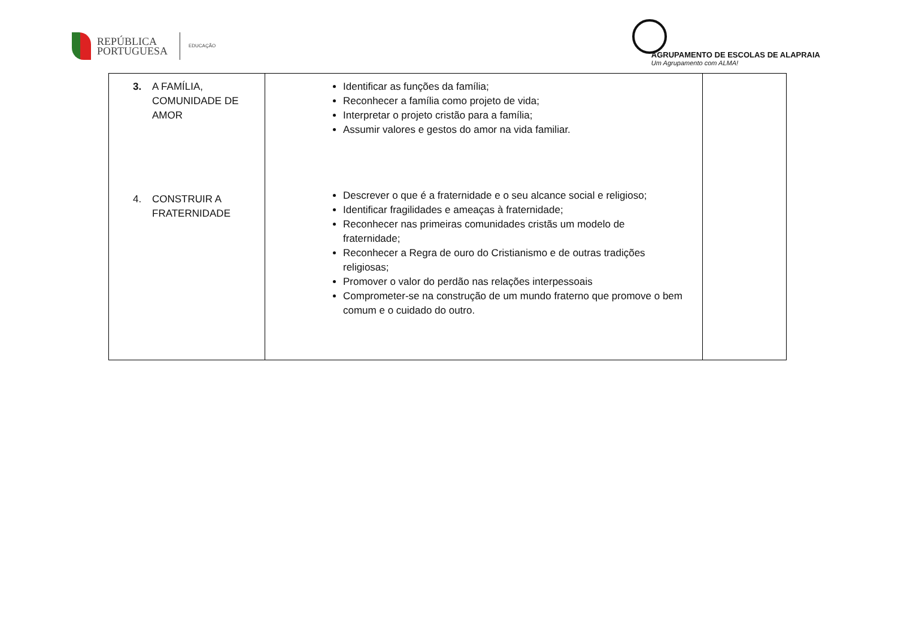REPÚBLICA
PORTUGUESA
EDUCAÇÃO
AGRUPAMENTO DE ESCOLAS DE ALAPRAIA
Um Agrupamento com ALMA!
| 3. A FAMÍLIA, COMUNIDADE DE AMOR 4. CONSTRUIR A FRATERNIDADE | Identificar as funções da família; Reconhecer a família como projeto de vida; Interpretar o projeto cristão para a família; Assumir valores e gestos do amor na vida familiar. Descrever o que é a fraternidade e o seu alcance social e religioso; Identificar fragilidades e ameaças à fraternidade; Reconhecer nas primeiras comunidades cristãs um modelo de fraternidade; Reconhecer a Regra de ouro do Cristianismo e de outras tradições religiosas; Promover o valor do perdão nas relações interpessoais Comprometer-se na construção de um mundo fraterno que promove o bem comum e o cuidado do outro. | |